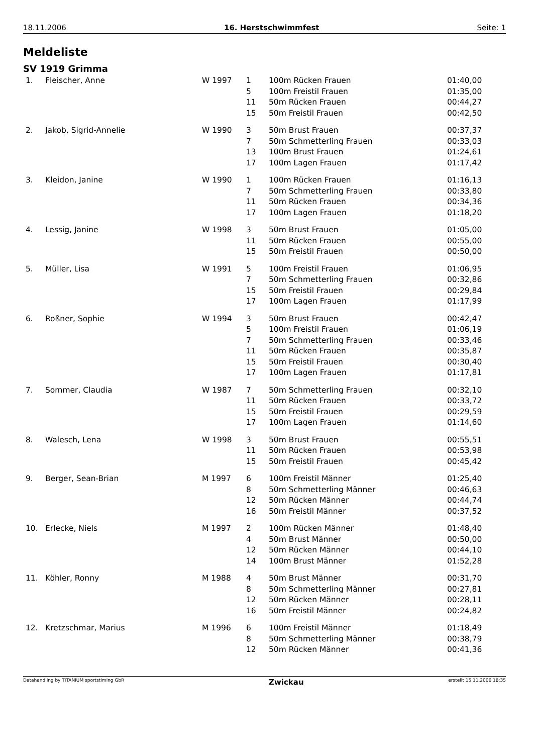18.11.2006 16. Herstschwimmfest Seite: 1
Meldeliste
SV 1919 Grimma
| 1. | Fleischer, Anne | W 1997 | 1 | 100m Rücken Frauen | 01:40,00 |
| | | | 5 | 100m Freistil Frauen | 01:35,00 |
| | | | 11 | 50m Rücken Frauen | 00:44,27 |
| | | | 15 | 50m Freistil Frauen | 00:42,50 |
| 2. | Jakob, Sigrid-Annelie | W 1990 | 3 | 50m Brust Frauen | 00:37,37 |
| | | | 7 | 50m Schmetterling Frauen | 00:33,03 |
| | | | 13 | 100m Brust Frauen | 01:24,61 |
| | | | 17 | 100m Lagen Frauen | 01:17,42 |
| 3. | Kleidon, Janine | W 1990 | 1 | 100m Rücken Frauen | 01:16,13 |
| | | | 7 | 50m Schmetterling Frauen | 00:33,80 |
| | | | 11 | 50m Rücken Frauen | 00:34,36 |
| | | | 17 | 100m Lagen Frauen | 01:18,20 |
| 4. | Lessig, Janine | W 1998 | 3 | 50m Brust Frauen | 01:05,00 |
| | | | 11 | 50m Rücken Frauen | 00:55,00 |
| | | | 15 | 50m Freistil Frauen | 00:50,00 |
| 5. | Müller, Lisa | W 1991 | 5 | 100m Freistil Frauen | 01:06,95 |
| | | | 7 | 50m Schmetterling Frauen | 00:32,86 |
| | | | 15 | 50m Freistil Frauen | 00:29,84 |
| | | | 17 | 100m Lagen Frauen | 01:17,99 |
| 6. | Roßner, Sophie | W 1994 | 3 | 50m Brust Frauen | 00:42,47 |
| | | | 5 | 100m Freistil Frauen | 01:06,19 |
| | | | 7 | 50m Schmetterling Frauen | 00:33,46 |
| | | | 11 | 50m Rücken Frauen | 00:35,87 |
| | | | 15 | 50m Freistil Frauen | 00:30,40 |
| | | | 17 | 100m Lagen Frauen | 01:17,81 |
| 7. | Sommer, Claudia | W 1987 | 7 | 50m Schmetterling Frauen | 00:32,10 |
| | | | 11 | 50m Rücken Frauen | 00:33,72 |
| | | | 15 | 50m Freistil Frauen | 00:29,59 |
| | | | 17 | 100m Lagen Frauen | 01:14,60 |
| 8. | Walesch, Lena | W 1998 | 3 | 50m Brust Frauen | 00:55,51 |
| | | | 11 | 50m Rücken Frauen | 00:53,98 |
| | | | 15 | 50m Freistil Frauen | 00:45,42 |
| 9. | Berger, Sean-Brian | M 1997 | 6 | 100m Freistil Männer | 01:25,40 |
| | | | 8 | 50m Schmetterling Männer | 00:46,63 |
| | | | 12 | 50m Rücken Männer | 00:44,74 |
| | | | 16 | 50m Freistil Männer | 00:37,52 |
| 10. | Erlecke, Niels | M 1997 | 2 | 100m Rücken Männer | 01:48,40 |
| | | | 4 | 50m Brust Männer | 00:50,00 |
| | | | 12 | 50m Rücken Männer | 00:44,10 |
| | | | 14 | 100m Brust Männer | 01:52,28 |
| 11. | Köhler, Ronny | M 1988 | 4 | 50m Brust Männer | 00:31,70 |
| | | | 8 | 50m Schmetterling Männer | 00:27,81 |
| | | | 12 | 50m Rücken Männer | 00:28,11 |
| | | | 16 | 50m Freistil Männer | 00:24,82 |
| 12. | Kretzschmar, Marius | M 1996 | 6 | 100m Freistil Männer | 01:18,49 |
| | | | 8 | 50m Schmetterling Männer | 00:38,79 |
| | | | 12 | 50m Rücken Männer | 00:41,36 |
Datahandling by TITANIUM sportstiming GbR Zwickau erstellt 15.11.2006 18:35